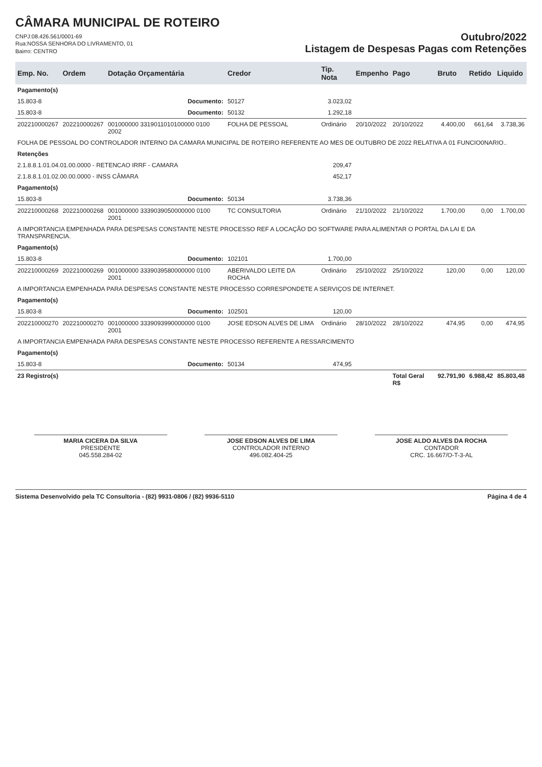CÂMARA MUNICIPAL DE ROTEIRO
CNPJ:08.426.561/0001-69
Rua:NOSSA SENHORA DO LIVRAMENTO, 01
Bairro: CENTRO
Outubro/2022
Listagem de Despesas Pagas com Retenções
| Emp. No. | Ordem | Dotação Orçamentária | Credor | Tip. Nota | Empenho | Pago | Bruto | Retido | Liquido |
| --- | --- | --- | --- | --- | --- | --- | --- | --- | --- |
| Pagamento(s) | | | | | | | | | |
| 15.803-8 | Documento: | | 50127 | 3.023,02 | | | | | |
| 15.803-8 | Documento: | | 50132 | 1.292,18 | | | | | |
| 202210000267 | 202210000267 | 001000000 3319011010100000 0100 2002 | FOLHA DE PESSOAL | Ordinário | 20/10/2022 | 20/10/2022 | 4.400,00 | 661,64 | 3.738,36 |
| FOLHA DE PESSOAL DO CONTROLADOR INTERNO DA CAMARA MUNICIPAL DE ROTEIRO REFERENTE AO MES DE OUTUBRO DE 2022 RELATIVA A 01 FUNCIO0NARIO.. | | | | | | | | | |
| Retenções | | | | | | | | | |
| 2.1.8.8.1.01.04.01.00.0000 - RETENCAO IRRF - CAMARA | | | | 209,47 | | | | | |
| 2.1.8.8.1.01.02.00.00.0000 - INSS CÂMARA | | | | 452,17 | | | | | |
| Pagamento(s) | | | | | | | | | |
| 15.803-8 | Documento: | | 50134 | 3.738,36 | | | | | |
| 202210000268 | 202210000268 | 001000000 3339039050000000 0100 2001 | TC CONSULTORIA | Ordinário | 21/10/2022 | 21/10/2022 | 1.700,00 | 0,00 | 1.700,00 |
| A IMPORTANCIA EMPENHADA PARA DESPESAS CONSTANTE NESTE PROCESSO REF A LOCAÇÃO DO SOFTWARE PARA ALIMENTAR O PORTAL DA LAI E DA TRANSPARENCIA. | | | | | | | | | |
| Pagamento(s) | | | | | | | | | |
| 15.803-8 | Documento: | | 102101 | 1.700,00 | | | | | |
| 202210000269 | 202210000269 | 001000000 3339039580000000 0100 2001 | ABERIVALDO LEITE DA ROCHA | Ordinário | 25/10/2022 | 25/10/2022 | 120,00 | 0,00 | 120,00 |
| A IMPORTANCIA EMPENHADA PARA DESPESAS CONSTANTE NESTE PROCESSO CORRESPONDETE A SERVIÇOS DE INTERNET. | | | | | | | | | |
| Pagamento(s) | | | | | | | | | |
| 15.803-8 | Documento: | | 102501 | 120,00 | | | | | |
| 202210000270 | 202210000270 | 001000000 3339093990000000 0100 2001 | JOSE EDSON ALVES DE LIMA | Ordinário | 28/10/2022 | 28/10/2022 | 474,95 | 0,00 | 474,95 |
| A IMPORTANCIA EMPENHADA PARA DESPESAS CONSTANTE NESTE PROCESSO REFERENTE A RESSARCIMENTO | | | | | | | | | |
| Pagamento(s) | | | | | | | | | |
| 15.803-8 | Documento: | | 50134 | 474,95 | | | | | |
| 23 Registro(s) | | | | | | Total Geral R$ | 92.791,90 | 6.988,42 | 85.803,48 |
MARIA CICERA DA SILVA
PRESIDENTE
045.558.284-02
JOSE EDSON ALVES DE LIMA
CONTROLADOR INTERNO
496.082.404-25
JOSE ALDO ALVES DA ROCHA
CONTADOR
CRC. 16.667/O-T-3-AL
Sistema Desenvolvido pela TC Consultoria - (82) 9931-0806 / (82) 9936-5110 Página 4 de 4